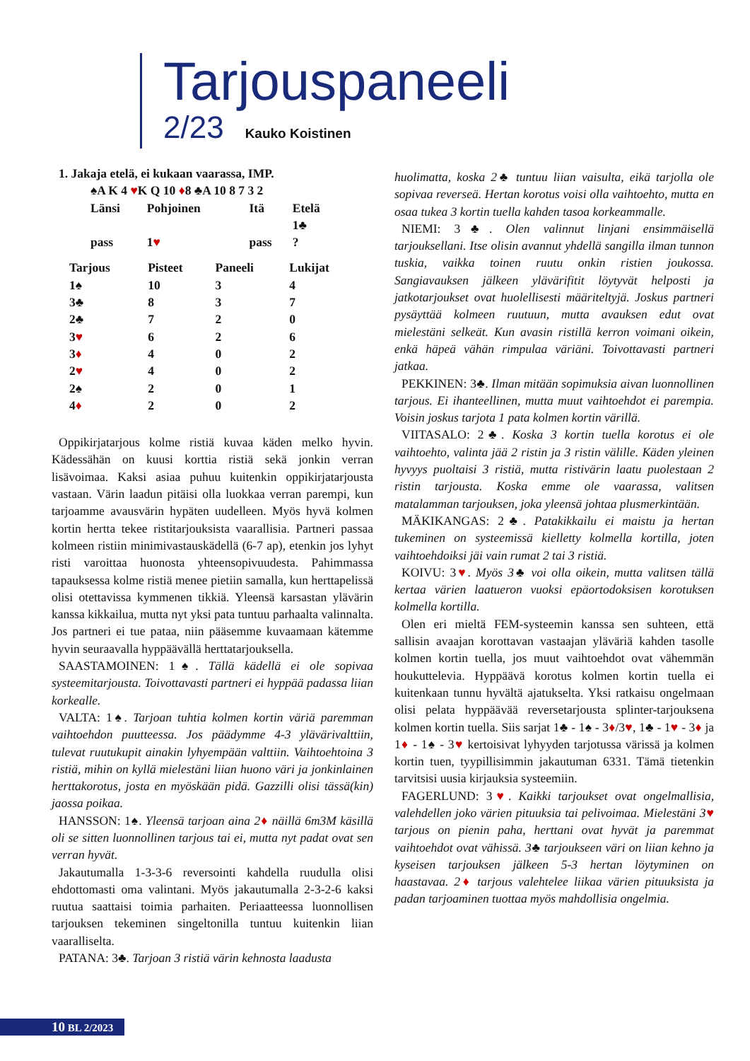Tarjouspaneeli
2/23 Kauko Koistinen
1. Jakaja etelä, ei kukaan vaarassa, IMP.
♠A K 4 ♥K Q 10 ♦8 ♣A 10 8 7 3 2
| Länsi | Pohjoinen | Itä | Etelä |
| --- | --- | --- | --- |
| | | | 1♣ |
| pass | 1 ♥ | pass | ? |
| Tarjous | Pisteet | Paneeli | Lukijat |
| --- | --- | --- | --- |
| 1♠ | 10 | 3 | 4 |
| 3♣ | 8 | 3 | 7 |
| 2♣ | 7 | 2 | 0 |
| 3 ♥ | 6 | 2 | 6 |
| 3 ♦ | 4 | 0 | 2 |
| 2 ♥ | 4 | 0 | 2 |
| 2♠ | 2 | 0 | 1 |
| 4 ♦ | 2 | 0 | 2 |
Oppikirjatarjous kolme ristiä kuvaa käden melko hyvin. Kädessähän on kuusi korttia ristiä sekä jonkin verran lisävoimaa. Kaksi asiaa puhuu kuitenkin oppikirjatarjousta vastaan. Värin laadun pitäisi olla luokkaa verran parempi, kun tarjoamme avausvärin hypäten uudelleen. Myös hyvä kolmen kortin hertta tekee ristitarjouksista vaarallisia. Partneri passaa kolmeen ristiin minimivastauskädellä (6-7 ap), etenkin jos lyhyt risti varoittaa huonosta yhteensopivuudesta. Pahimmassa tapauksessa kolme ristiä menee pietiin samalla, kun herttapelissä olisi otettavissa kymmenen tikkiä. Yleensä karsastan ylävärin kanssa kikkailua, mutta nyt yksi pata tuntuu parhaalta valinnalta. Jos partneri ei tue pataa, niin pääsemme kuvaamaan kätemme hyvin seuraavalla hyppäävällä herttatarjouksella.
SAASTAMOINEN: 1♠. Tällä kädellä ei ole sopivaa systeemitarjousta. Toivottavasti partneri ei hyppää padassa liian korkealle.
VALTA: 1♠. Tarjoan tuhtia kolmen kortin väriä paremman vaihtoehdon puutteessa. Jos päädymme 4-3 ylävärivalttiin, tulevat ruutukupit ainakin lyhyempään valttiin. Vaihtoehtoina 3 ristiä, mihin on kyllä mielestäni liian huono väri ja jonkinlainen herttakorotus, josta en myöskään pidä. Gazzilli olisi tässä(kin) jaossa poikaa.
HANSSON: 1♠. Yleensä tarjoan aina 2♦ näillä 6m3M käsillä oli se sitten luonnollinen tarjous tai ei, mutta nyt padat ovat sen verran hyvät.
Jakautumalla 1-3-3-6 reversointi kahdella ruudulla olisi ehdottomasti oma valintani. Myös jakautumalla 2-3-2-6 kaksi ruutua saattaisi toimia parhaiten. Periaatteessa luonnollisen tarjouksen tekeminen singeltonilla tuntuu kuitenkin liian vaaralliselta.
PATANA: 3♣. Tarjoan 3 ristiä värin kehnosta laadusta
huolimatta, koska 2♣ tuntuu liian vaisulta, eikä tarjolla ole sopivaa reverseä. Hertan korotus voisi olla vaihtoehto, mutta en osaa tukea 3 kortin tuella kahden tasoa korkeammalle.
NIEMI: 3♣. Olen valinnut linjani ensimmäisellä tarjouksellani. Itse olisin avannut yhdellä sangilla ilman tunnon tuskia, vaikka toinen ruutu onkin ristien joukossa. Sangiavauksen jälkeen ylävärifitit löytyvät helposti ja jatkotarjoukset ovat huolellisesti määriteltyjä. Joskus partneri pysäyttää kolmeen ruutuun, mutta avauksen edut ovat mielestäni selkeät. Kun avasin ristillä kerron voimani oikein, enkä häpeä vähän rimpulaa väriäni. Toivottavasti partneri jatkaa.
PEKKINEN: 3♣. Ilman mitään sopimuksia aivan luonnollinen tarjous. Ei ihanteellinen, mutta muut vaihtoehdot ei parempia. Voisin joskus tarjota 1 pata kolmen kortin värillä.
VIITASALO: 2♣. Koska 3 kortin tuella korotus ei ole vaihtoehto, valinta jää 2 ristin ja 3 ristin välille. Käden yleinen hyvyys puoltaisi 3 ristiä, mutta ristivärin laatu puolestaan 2 ristin tarjousta. Koska emme ole vaarassa, valitsen matalamman tarjouksen, joka yleensä johtaa plusmerkintään.
MÄKIKANGAS: 2♣. Patakikkailu ei maistu ja hertan tukeminen on systeemissä kielletty kolmella kortilla, joten vaihtoehdoiksi jäi vain rumat 2 tai 3 ristiä.
KOIVU: 3♥. Myös 3♣ voi olla oikein, mutta valitsen tällä kertaa värien laatueron vuoksi epäortodoksisen korotuksen kolmella kortilla.
Olen eri mieltä FEM-systeemin kanssa sen suhteen, että sallisin avaajan korottavan vastaajan yläväriä kahden tasolle kolmen kortin tuella, jos muut vaihtoehdot ovat vähemmän houkuttelevia. Hyppäävä korotus kolmen kortin tuella ei kuitenkaan tunnu hyvältä ajatukselta. Yksi ratkaisu ongelmaan olisi pelata hyppäävää reversetarjousta splinter-tarjouksena kolmen kortin tuella. Siis sarjat 1♣ - 1♠ - 3♦/3♥, 1♣ - 1♥ - 3♦ ja 1♦ - 1♠ - 3♥ kertoisivat lyhyyden tarjotussa värissä ja kolmen kortin tuen, tyypillisimmin jakautuman 6331. Tämä tietenkin tarvitsisi uusia kirjauksia systeemiin.
FAGERLUND: 3♥. Kaikki tarjoukset ovat ongelmallisia, valehdellen joko värien pituuksia tai pelivoimaa. Mielestäni 3♥ tarjous on pienin paha, herttani ovat hyvät ja paremmat vaihtoehdot ovat vähissä. 3♣ tarjoukseen väri on liian kehno ja kyseisen tarjouksen jälkeen 5-3 hertan löytyminen on haastavaa. 2♦ tarjous valehtelee liikaa värien pituuksista ja padan tarjoaminen tuottaa myös mahdollisia ongelmia.
10 BL 2/2023